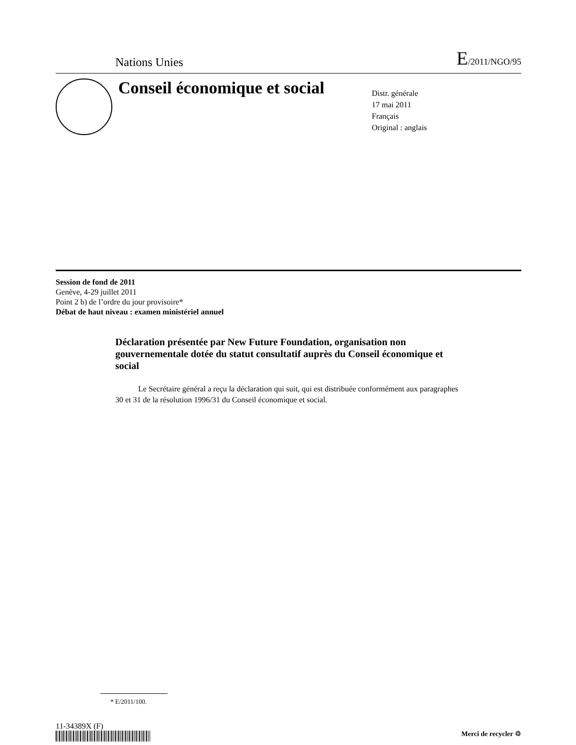Nations Unies E/2011/NGO/95
Conseil économique et social
Distr. générale
17 mai 2011
Français
Original : anglais
Session de fond de 2011
Genève, 4-29 juillet 2011
Point 2 b) de l’ordre du jour provisoire*
Débat de haut niveau : examen ministériel annuel
Déclaration présentée par New Future Foundation, organisation non gouvernementale dotée du statut consultatif auprès du Conseil économique et social
Le Secrétaire général a reçu la déclaration qui suit, qui est distribuée conformément aux paragraphes 30 et 31 de la résolution 1996/31 du Conseil économique et social.
* E/2011/100.
11-34389X (F)
Merci de recycler ♲